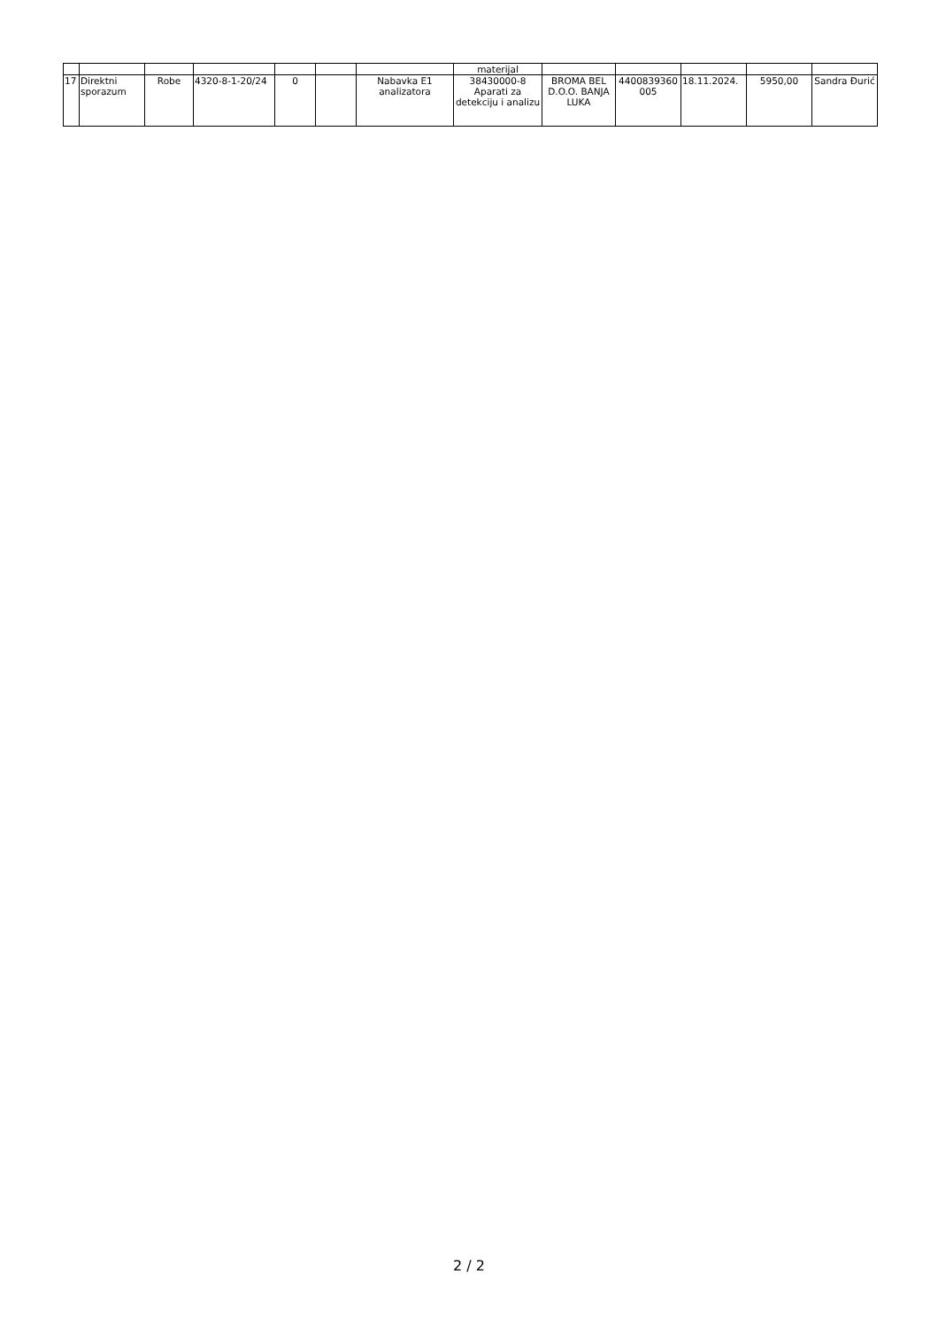| | | | | | | | materijal | | | | | |
| 17 | Direktni sporazum | Robe | 4320-8-1-20/24 | 0 | | Nabavka E1 analizatora | 38430000-8 Aparati za detekciju i analizu | BROMA BEL D.O.O. BANJA LUKA | 4400839360 005 | 18.11.2024. | 5950,00 | Sandra Đurić |
2 / 2